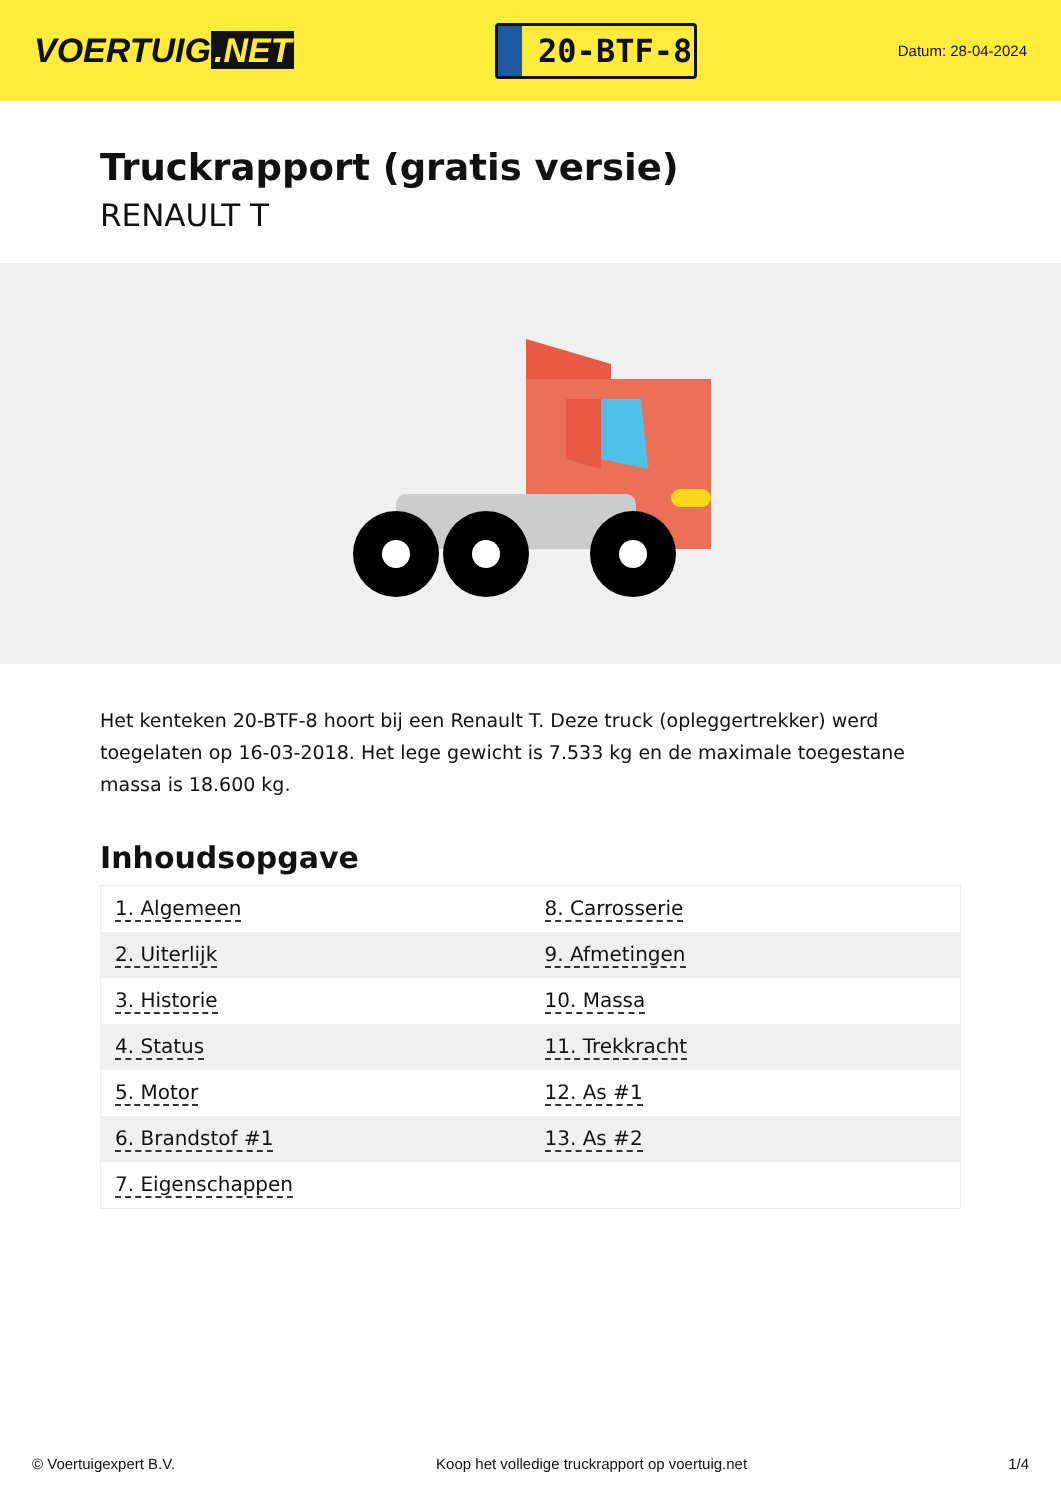VOERTUIG.NET
20-BTF-8
Datum: 28-04-2024
Truckrapport (gratis versie)
RENAULT T
Het kenteken 20-BTF-8 hoort bij een Renault T. Deze truck (opleggertrekker) werd toegelaten op 16-03-2018. Het lege gewicht is 7.533 kg en de maximale toegestane massa is 18.600 kg.
Inhoudsopgave
| 1. Algemeen | 8. Carrosserie |
| 2. Uiterlijk | 9. Afmetingen |
| 3. Historie | 10. Massa |
| 4. Status | 11. Trekkracht |
| 5. Motor | 12. As #1 |
| 6. Brandstof #1 | 13. As #2 |
| 7. Eigenschappen | |
© Voertuigexpert B.V. Koop het volledige truckrapport op voertuig.net 1/4